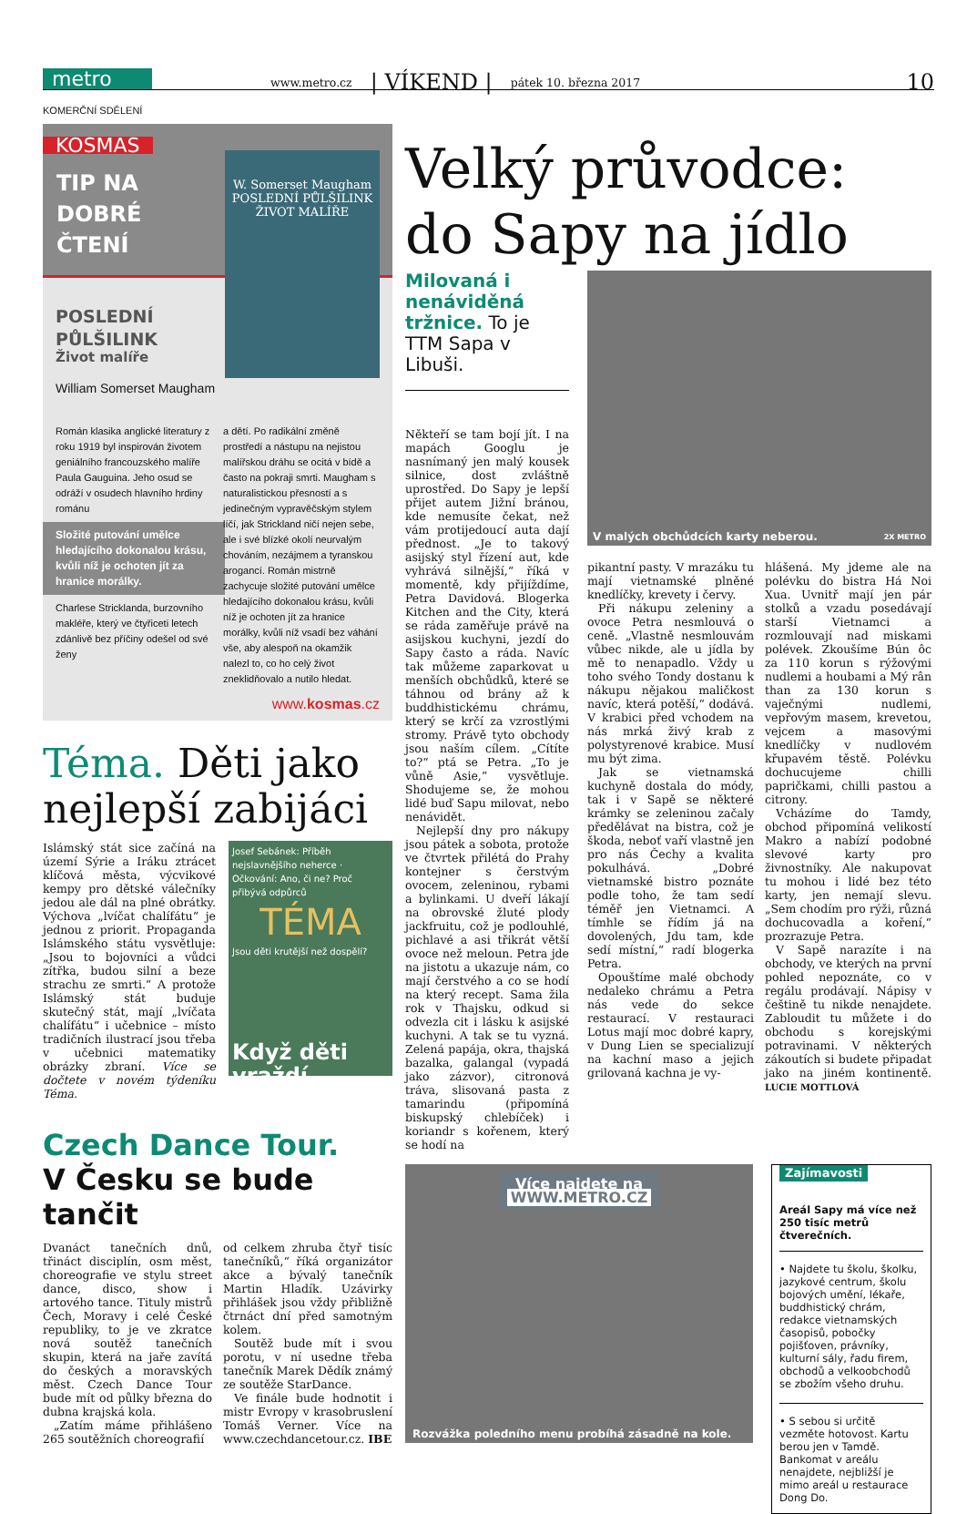metro
www.metro.cz
| VÍKEND |
pátek 10. března 2017
10
KOMERČNÍ SDĚLENÍ
KOSMAS
TIP NA DOBRÉ ČTENÍ
POSLEDNÍ
PŮLŠILINK
Život malíře
William Somerset Maugham
W. Somerset Maugham
POSLEDNÍ PŮLŠILINK
ŽIVOT MALÍŘE
Román klasika anglické literatury z roku 1919 byl inspirován životem geniálního francouzského malíře Paula Gauguina. Jeho osud se odráží v osudech hlavního hrdiny románu
Složité putování umělce hledajícího dokonalou krásu, kvůli níž je ochoten jít za hranice morálky.
Charlese Stricklanda, burzovního makléře, který ve čtyřiceti letech zdánlivě bez příčiny odešel od své ženy
a dětí. Po radikální změně prostředí a nástupu na nejistou malířskou dráhu se ocitá v bídě a často na pokraji smrti. Maugham s naturalistickou přesností a s jedinečným vypravěčským stylem líčí, jak Strickland ničí nejen sebe, ale i své blízké okolí neurvalým chováním, nezájmem a tyranskou arogancí. Román mistrně zachycuje složité putování umělce hledajícího dokonalou krásu, kvůli níž je ochoten jít za hranice morálky, kvůli níž vsadí bez váhání vše, aby alespoň na okamžik nalezl to, co ho celý život zneklidňovalo a nutilo hledat.
www.kosmas.cz
Téma. Děti jako nejlepší zabijáci
Islámský stát sice začíná na území Sýrie a Iráku ztrácet klíčová města, výcvikové kempy pro dětské válečníky jedou ale dál na plné obrátky. Výchova „lvíčat chalífátu“ je jednou z priorit. Propaganda Islámského státu vysvětluje: „Jsou to bojovníci a vůdci zítřka, budou silní a beze strachu ze smrti.“ A protože Islámský stát buduje skutečný stát, mají „lvíčata chalífátu“ i učebnice – místo tradičních ilustrací jsou třeba v učebnici matematiky obrázky zbraní. Více se dočtete v novém týdeníku Téma.
Josef Sebánek: Příběh nejslavnějšího neherce · Očkování: Ano, či ne? Proč přibývá odpůrců
TÉMA
Jsou děti krutější než dospělí?
Když děti vraždí...
Czech Dance Tour.
V Česku se bude tančit
Dvanáct tanečních dnů, třináct disciplín, osm měst, choreografie ve stylu street dance, disco, show i artového tance. Tituly mistrů Čech, Moravy i celé České republiky, to je ve zkratce nová soutěž tanečních skupin, která na jaře zavítá do českých a moravských měst. Czech Dance Tour bude mít od půlky března do dubna krajská kola.
„Zatím máme přihlášeno 265 soutěžních choreografií
od celkem zhruba čtyř tisíc tanečníků,“ říká organizátor akce a bývalý tanečník Martin Hladík. Uzávirky přihlášek jsou vždy přibližně čtrnáct dní před samotným kolem.
Soutěž bude mít i svou porotu, v ní usedne třeba tanečník Marek Dědík známý ze soutěže StarDance.
Ve finále bude hodnotit i mistr Evropy v krasobruslení Tomáš Verner. Více na www.czechdancetour.cz. IBE
Velký průvodce: do Sapy na jídlo
Milovaná i nenáviděná tržnice. To je TTM Sapa v Libuši.
Někteří se tam bojí jít. I na mapách Googlu je nasnímaný jen malý kousek silnice, dost zvláštně uprostřed. Do Sapy je lepší přijet autem Jižní bránou, kde nemusíte čekat, než vám protijedoucí auta dají přednost. „Je to takový asijský styl řízení aut, kde vyhrává silnější,“ říká v momentě, kdy přijíždíme, Petra Davidová. Blogerka Kitchen and the City, která se ráda zaměřuje právě na asijskou kuchyni, jezdí do Sapy často a ráda. Navíc tak můžeme zaparkovat u menších obchůdků, které se táhnou od brány až k buddhistickému chrámu, který se krčí za vzrostlými stromy. Právě tyto obchody jsou naším cílem. „Cítíte to?“ ptá se Petra. „To je vůně Asie,“ vysvětluje. Shodujeme se, že mohou lidé buď Sapu milovat, nebo nenávidět.
Nejlepší dny pro nákupy jsou pátek a sobota, protože ve čtvrtek přilétá do Prahy kontejner s čerstvým ovocem, zeleninou, rybami a bylinkami. U dveří lákají na obrovské žluté plody jackfruitu, což je podlouhlé, pichlavé a asi třikrát větší ovoce než meloun. Petra jde na jistotu a ukazuje nám, co mají čerstvého a co se hodí na který recept. Sama žila rok v Thajsku, odkud si odvezla cit i lásku k asijské kuchyni. A tak se tu vyzná. Zelená papája, okra, thajská bazalka, galangal (vypadá jako zázvor), citronová tráva, slisovaná pasta z tamarindu (připomíná biskupský chlebíček) i koriandr s kořenem, který se hodí na
V malých obchůdcích karty neberou. 2X METRO
pikantní pasty. V mrazáku tu mají vietnamské plněné knedlíčky, krevety i červy.
Při nákupu zeleniny a ovoce Petra nesmlouvá o ceně. „Vlastně nesmlouvám vůbec nikde, ale u jídla by mě to nenapadlo. Vždy u toho svého Tondy dostanu k nákupu nějakou maličkost navíc, která potěší,“ dodává. V krabici před vchodem na nás mrká živý krab z polystyrenové krabice. Musí mu být zima.
Jak se vietnamská kuchyně dostala do módy, tak i v Sapě se některé krámky se zeleninou začaly předělávat na bistra, což je škoda, neboť vaří vlastně jen pro nás Čechy a kvalita pokulhává. „Dobré vietnamské bistro poznáte podle toho, že tam sedí téměř jen Vietnamci. A tímhle se řídím já na dovolených, Jdu tam, kde sedí místní,“ radí blogerka Petra.
Opouštíme malé obchody nedaleko chrámu a Petra nás vede do sekce restaurací. V restauraci Lotus mají moc dobré kapry, v Dung Lien se specializují na kachní maso a jejich grilovaná kachna je vy-
hlášená. My jdeme ale na polévku do bistra Há Noi Xua. Uvnitř mají jen pár stolků a vzadu posedávají starší Vietnamci a rozmlouvají nad miskami polévek. Zkoušíme Bún ôc za 110 korun s rýžovými nudlemi a houbami a Mý rân than za 130 korun s vaječnými nudlemi, vepřovým masem, krevetou, vejcem a masovými knedlíčky v nudlovém křupavém těstě. Polévku dochucujeme chilli papričkami, chilli pastou a citrony.
Vcházíme do Tamdy, obchod připomíná velikostí Makro a nabízí podobné slevové karty pro živnostníky. Ale nakupovat tu mohou i lidé bez této karty, jen nemají slevu. „Sem chodím pro rýži, různá dochucovadla a koření,“ prozrazuje Petra.
V Sapě narazíte i na obchody, ve kterých na první pohled nepoznáte, co v regálu prodávají. Nápisy v češtině tu nikde nenajdete. Zabloudit tu můžete i do obchodu s korejskými potravinami. V některých zákoutích si budete připadat jako na jiném kontinentě. LUCIE MOTTLOVÁ
Více najdete na
WWW.METRO.CZ
Rozvážka poledního menu probíhá zásadně na kole.
Zajímavosti
Areál Sapy má více než 250 tisíc metrů čtverečních.
• Najdete tu školu, školku, jazykové centrum, školu bojových umění, lékaře, buddhistický chrám, redakce vietnamských časopisů, pobočky pojišťoven, právníky, kulturní sály, řadu firem, obchodů a velkoobchodů se zbožím všeho druhu.
• S sebou si určitě vezměte hotovost. Kartu berou jen v Tamdě. Bankomat v areálu nenajdete, nejbližší je mimo areál u restaurace Dong Do.